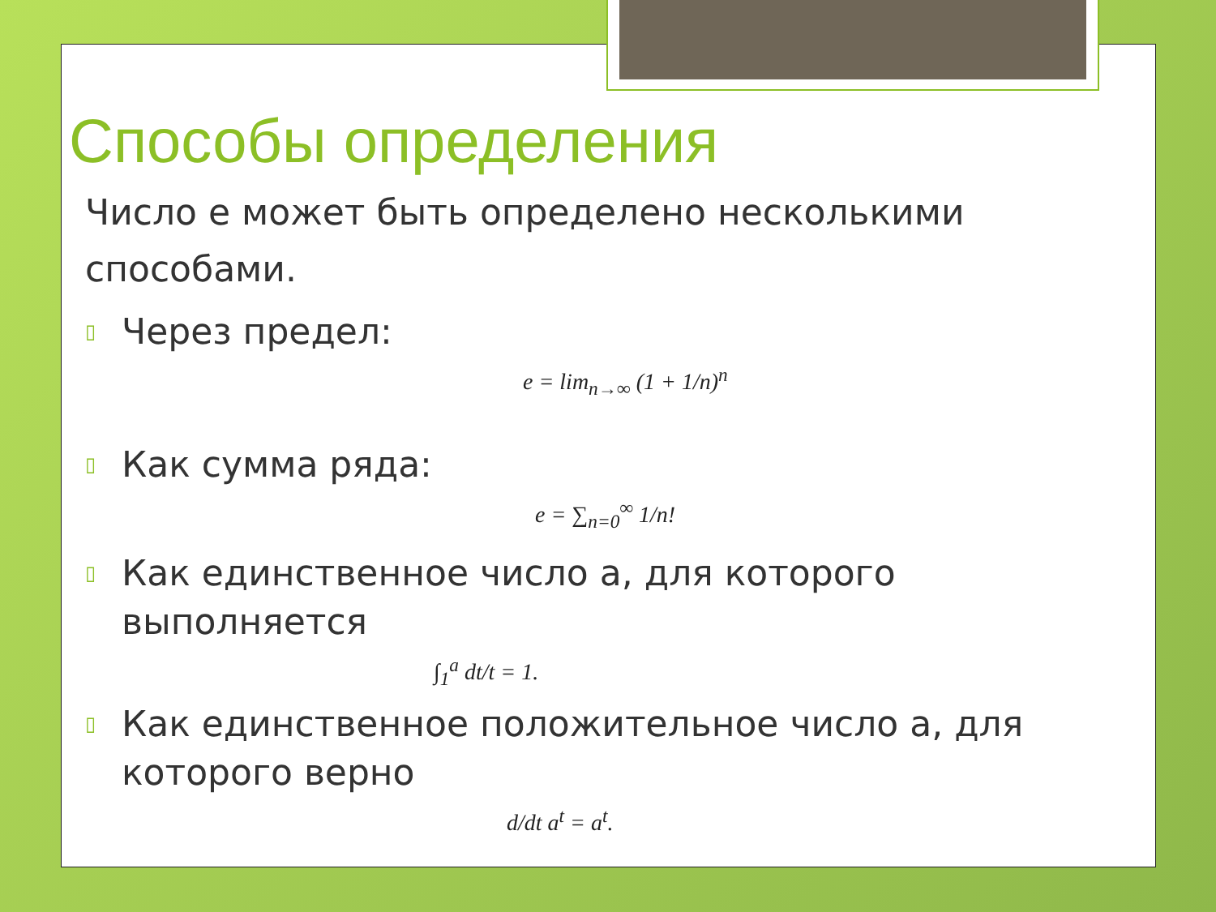Способы определения
Число е может быть определено несколькими способами.
▯ Через предел:
e = lim<sub>n→∞</sub> (1 + 1/n)<sup>n</sup>
▯ Как сумма ряда:
e = ∑<sub>n=0</sub><sup>∞</sup> 1/n!
▯ Как единственное число a, для которого выполняется
∫<sub>1</sub><sup>a</sup> dt/t = 1.
▯ Как единственное положительное число a, для которого верно
d/dt a<sup>t</sup> = a<sup>t</sup>.